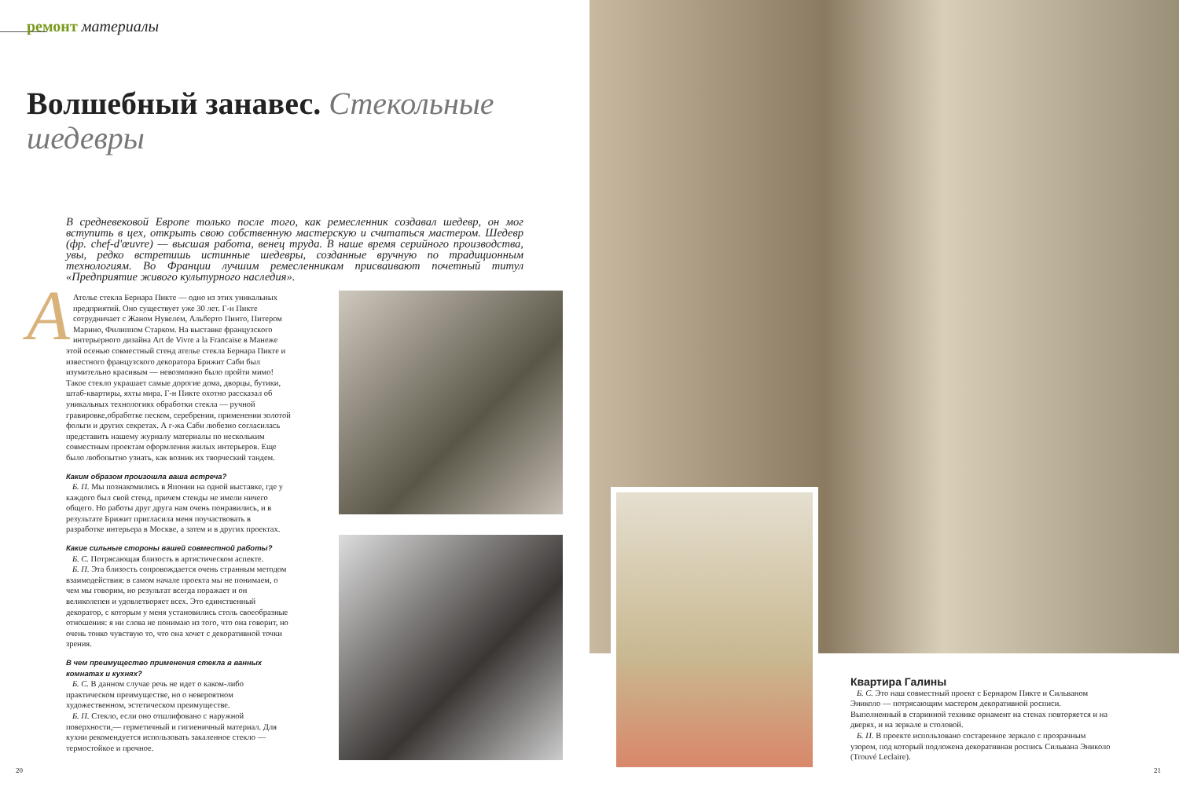ремонт материалы
Волшебный занавес. Стекольные шедевры
В средневековой Европе только после того, как ремесленник создавал шедевр, он мог вступить в цех, открыть свою собственную мастерскую и считаться мастером. Шедевр (фр. chef-d'œuvre) — высшая работа, венец труда. В наше время серийного производства, увы, редко встретишь истинные шедевры, созданные вручную по традиционным технологиям. Во Франции лучшим ремесленникам присваивают почетный титул «Предприятие живого культурного наследия».
ААтелье стекла Бернара Пикте — одно из этих уникальных предприятий. Оно существует уже 30 лет. Г-н Пикте сотрудничает с Жаном Нувелем, Альберто Пинто, Питером Марино, Филиппом Старком. На выставке французского интерьерного дизайна Art de Vivre a la Francaise в Манеже этой осенью совместный стенд ателье стекла Бернара Пикте и известного французского декоратора Брижит Саби был изумительно красивым — невозможно было пройти мимо! Такое стекло украшает самые дорогие дома, дворцы, бутики, штаб-квартиры, яхты мира. Г-н Пикте охотно рассказал об уникальных технологиях обработки стекла — ручной гравировке,обработке песком, серебрении, применении золотой фольги и других секретах. А г-жа Саби любезно согласилась представить нашему журналу материалы по нескольким совместным проектам оформления жилых интерьеров. Еще было любопытно узнать, как возник их творческий тандем.
Каким образом произошла ваша встреча?
Б. П. Мы познакомились в Японии на одной выставке, где у каждого был свой стенд, причем стенды не имели ничего общего. Но работы друг друга нам очень понравились, и в результате Брижит пригласила меня поучаствовать в разработке интерьера в Москве, а затем и в других проектах.
Какие сильные стороны вашей совместной работы?
Б. С. Потрясающая близость в артистическом аспекте.
Б. П. Эта близость сопровождается очень странным методом взаимодействия: в самом начале проекта мы не понимаем, о чем мы говорим, но результат всегда поражает и он великолепен и удовлетворяет всех. Это единственный декоратор, с которым у меня установились столь своеобразные отношения: я ни слова не понимаю из того, что она говорит, но очень тонко чувствую то, что она хочет с декоративной точки зрения.
В чем преимущество применения стекла в ванных комнатах и кухнях?
Б. С. В данном случае речь не идет о каком-либо практическом преимуществе, но о невероятном художественном, эстетическом преимуществе.
Б. П. Стекло, если оно отшлифовано с наружной поверхности,— герметичный и гигиеничный материал. Для кухни рекомендуется использовать закаленное стекло — термостойкое и прочное.
20
Квартира Галины
Б. С. Это наш совместный проект с Бернаром Пикте и Сильваном Эниколо — потрясающим мастером декоративной росписи. Выполненный в старинной технике орнамент на стенах повторяется и на дверях, и на зеркале в столовой.
Б. П. В проекте использовано состаренное зеркало с прозрачным узором, под который подложена декоративная роспись Сильвана Эниколо (Trouvé Leclaire).
21